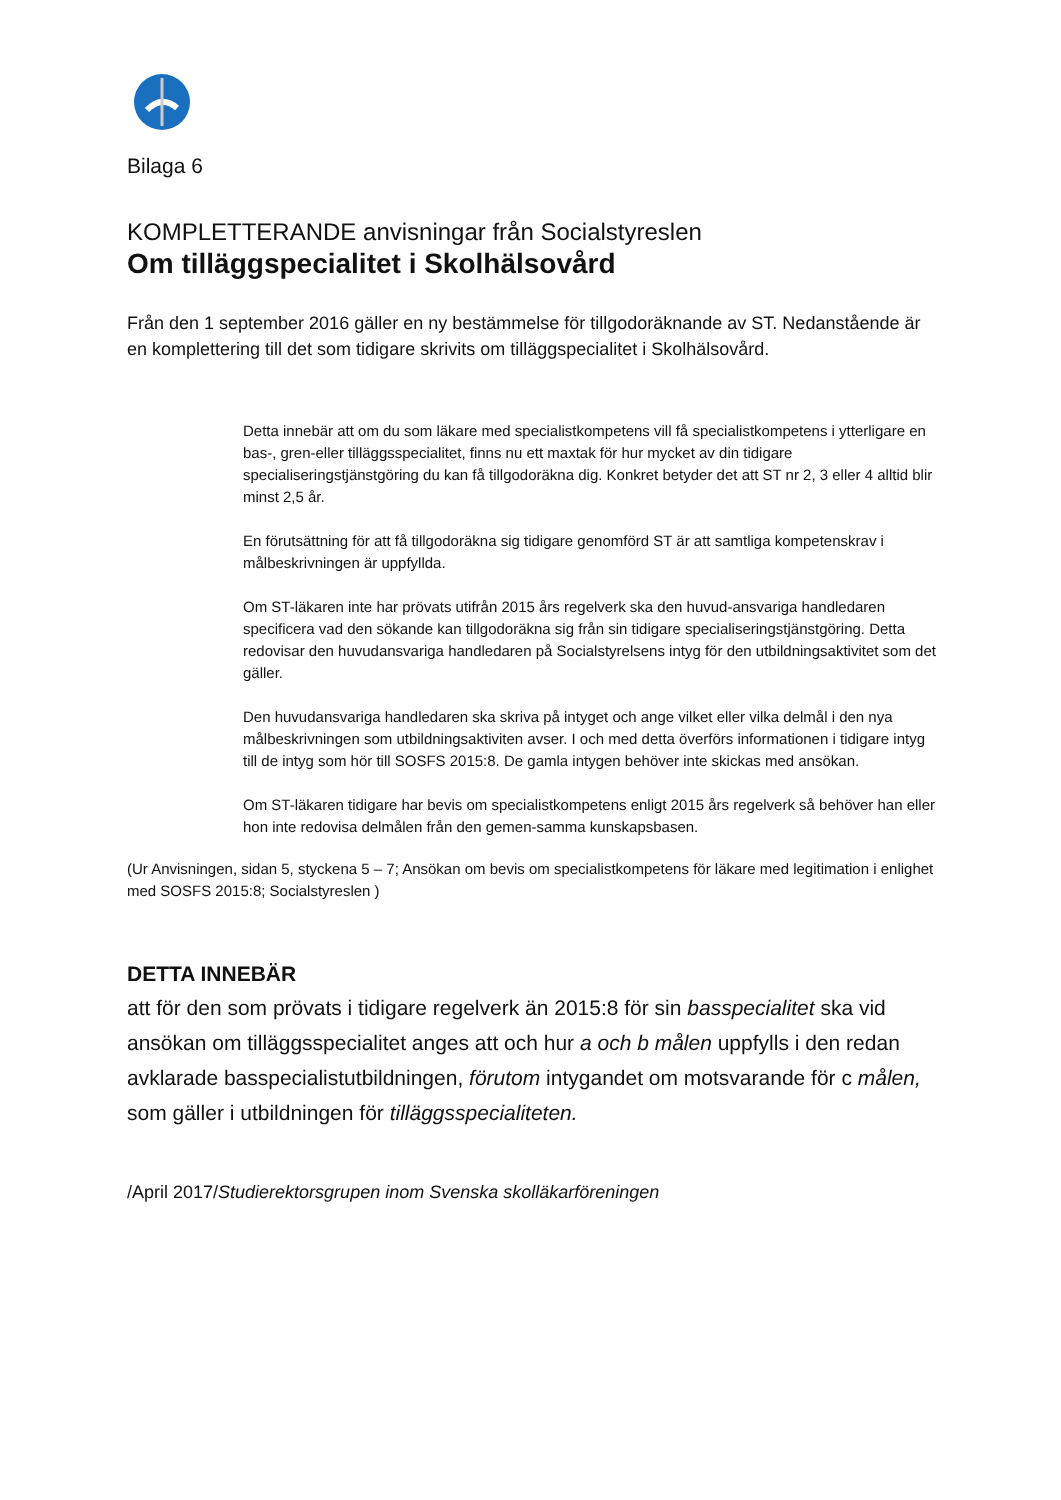Bilaga 6
KOMPLETTERANDE anvisningar från Socialstyreslen
Om tilläggspecialitet i Skolhälsovård
Från den 1 september 2016 gäller en ny bestämmelse för tillgodoräknande av ST. Nedanstående är en komplettering till det som tidigare skrivits om tilläggspecialitet i Skolhälsovård.
Detta innebär att om du som läkare med specialistkompetens vill få specialistkompetens i ytterligare en bas-, gren-eller tilläggsspecialitet, finns nu ett maxtak för hur mycket av din tidigare specialiseringstjänstgöring du kan få tillgodoräkna dig. Konkret betyder det att ST nr 2, 3 eller 4 alltid blir minst 2,5 år.
En förutsättning för att få tillgodoräkna sig tidigare genomförd ST är att samtliga kompetenskrav i målbeskrivningen är uppfyllda.
Om ST-läkaren inte har prövats utifrån 2015 års regelverk ska den huvud-ansvariga handledaren specificera vad den sökande kan tillgodoräkna sig från sin tidigare specialiseringstjänstgöring. Detta redovisar den huvudansvariga handledaren på Socialstyrelsens intyg för den utbildningsaktivitet som det gäller.
Den huvudansvariga handledaren ska skriva på intyget och ange vilket eller vilka delmål i den nya målbeskrivningen som utbildningsaktiviten avser. I och med detta överförs informationen i tidigare intyg till de intyg som hör till SOSFS 2015:8. De gamla intygen behöver inte skickas med ansökan.
Om ST-läkaren tidigare har bevis om specialistkompetens enligt 2015 års regelverk så behöver han eller hon inte redovisa delmålen från den gemen-samma kunskapsbasen.
(Ur Anvisningen, sidan 5, styckena 5 – 7; Ansökan om bevis om specialistkompetens för läkare med legitimation i enlighet med SOSFS 2015:8; Socialstyreslen )
DETTA INNEBÄR
att för den som prövats i tidigare regelverk än 2015:8 för sin basspecialitet ska vid ansökan om tilläggsspecialitet anges att och hur a och b målen uppfylls i den redan avklarade basspecialistutbildningen, förutom intygandet om motsvarande för c målen, som gäller i utbildningen för tilläggsspecialiteten.
/April 2017/Studierektorsgrupen inom Svenska skolläkarföreningen